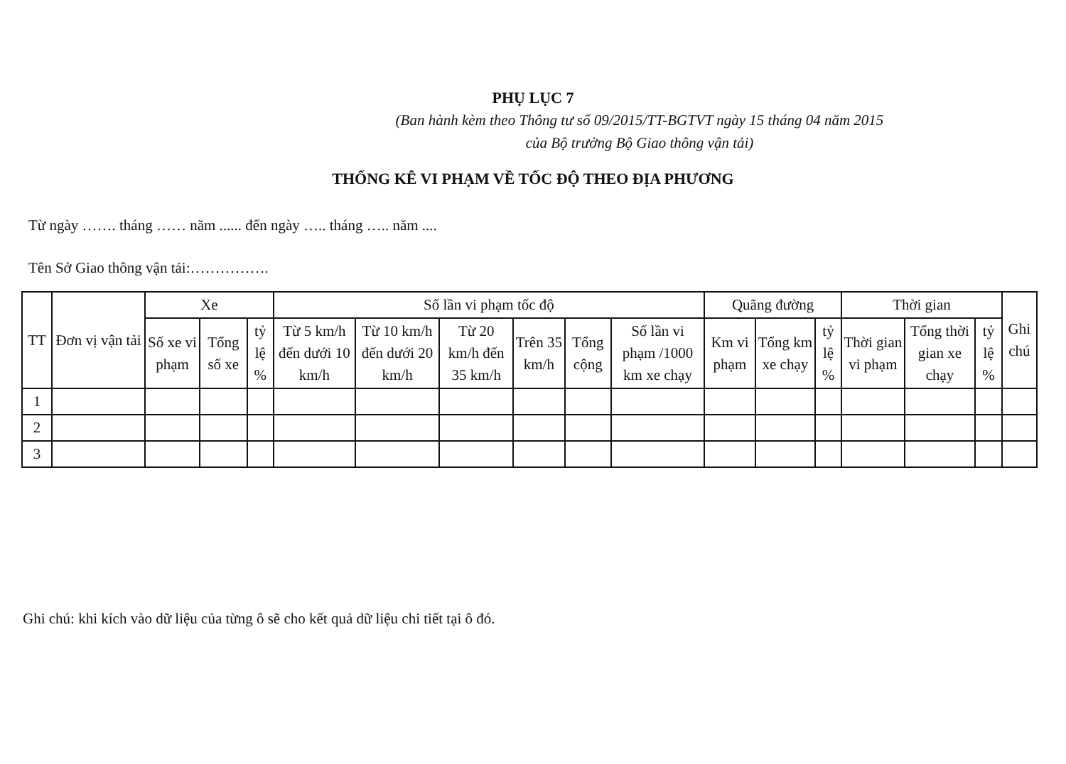PHỤ LỤC 7
(Ban hành kèm theo Thông tư số 09/2015/TT-BGTVT ngày 15 tháng 04 năm 2015
của Bộ trưởng Bộ Giao thông vận tải)
THỐNG KÊ VI PHẠM VỀ TỐC ĐỘ THEO ĐỊA PHƯƠNG
Từ ngày ……. tháng …… năm ...... đến ngày ….. tháng ….. năm ....
Tên Sở Giao thông vận tải:…………….
| TT | Đơn vị vận tải | Xe | | | Số lần vi phạm tốc độ | | | | | | Quãng đường | | | Thời gian | | | Ghi chú |
| --- | --- | --- | --- | --- | --- | --- | --- | --- | --- | --- | --- | --- | --- | --- | --- | --- | --- |
| | | Số xe vi phạm | Tổng số xe | tỷ lệ % | Từ 5 km/h đến dưới 10 km/h | Từ 10 km/h đến dưới 20 km/h | Từ 20 km/h đến 35 km/h | Trên 35 km/h | Tổng cộng | Số lần vi phạm /1000 km xe chạy | Km vi phạm | Tổng km xe chạy | tỷ lệ % | Thời gian vi phạm | Tổng thời gian xe chạy | tỷ lệ % | |
| 1 | | | | | | | | | | | | | | | | | |
| 2 | | | | | | | | | | | | | | | | | |
| 3 | | | | | | | | | | | | | | | | | |
Ghi chú: khi kích vào dữ liệu của từng ô sẽ cho kết quả dữ liệu chi tiết tại ô đó.